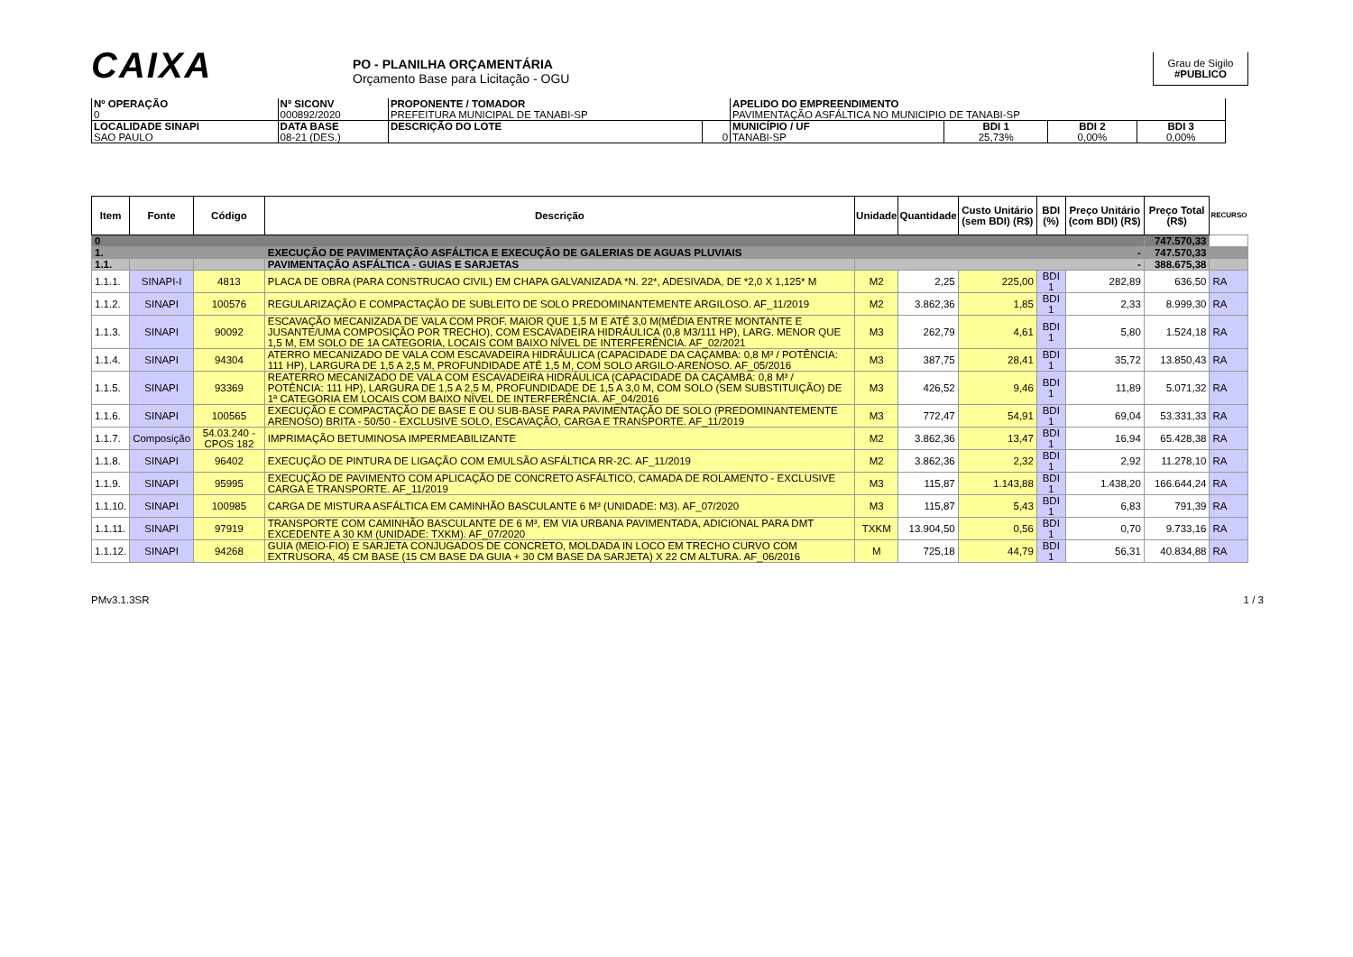CAIXA
PO - PLANILHA ORÇAMENTÁRIA
Orçamento Base para Licitação - OGU
Grau de Sigilo
#PUBLICO
| Nº OPERAÇÃO 0 | Nº SICONV 000892/2020 | PROPONENTE / TOMADOR PREFEITURA MUNICIPAL DE TANABI-SP | | APELIDO DO EMPREENDIMENTO PAVIMENTAÇÃO ASFÁLTICA NO MUNICIPIO DE TANABI-SP | | | |
| LOCALIDADE SINAPI SAO PAULO | DATA BASE 08-21 (DES.) | DESCRIÇÃO DO LOTE | 0 | MUNICÍPIO / UF TANABI-SP | BDI 1 25,73% | BDI 2 0,00% | BDI 3 0,00% |
| Item | Fonte | Código | Descrição | Unidade | Quantidade | Custo Unitário (sem BDI) (R$) | BDI (%) | Preço Unitário (com BDI) (R$) | Preço Total (R$) | RECURSO |
| --- | --- | --- | --- | --- | --- | --- | --- | --- | --- | --- |
| 0 | | | | | | | | | 747.570,33 | |
| 1. | | | EXECUÇÃO DE PAVIMENTAÇÃO ASFÁLTICA E EXECUÇÃO DE GALERIAS DE AGUAS PLUVIAIS | - | | | | | 747.570,33 | |
| 1.1. | | | PAVIMENTAÇÃO ASFÁLTICA - GUIAS E SARJETAS | - | | | | | 388.675,38 | |
| 1.1.1. | SINAPI-I | 4813 | PLACA DE OBRA (PARA CONSTRUCAO CIVIL) EM CHAPA GALVANIZADA *N. 22*, ADESIVADA, DE *2,0 X 1,125* M | M2 | 2,25 | 225,00 | BDI 1 | 282,89 | 636,50 | RA |
| 1.1.2. | SINAPI | 100576 | REGULARIZAÇÃO E COMPACTAÇÃO DE SUBLEITO DE SOLO PREDOMINANTEMENTE ARGILOSO. AF_11/2019 | M2 | 3.862,36 | 1,85 | BDI 1 | 2,33 | 8.999,30 | RA |
| 1.1.3. | SINAPI | 90092 | ESCAVAÇÃO MECANIZADA DE VALA COM PROF. MAIOR QUE 1,5 M E ATÉ 3,0 M(MÉDIA ENTRE MONTANTE E JUSANTE/UMA COMPOSIÇÃO POR TRECHO), COM ESCAVADEIRA HIDRÁULICA (0,8 M3/111 HP), LARG. MENOR QUE 1,5 M, EM SOLO DE 1A CATEGORIA, LOCAIS COM BAIXO NÍVEL DE INTERFERÊNCIA. AF_02/2021 | M3 | 262,79 | 4,61 | BDI 1 | 5,80 | 1.524,18 | RA |
| 1.1.4. | SINAPI | 94304 | ATERRO MECANIZADO DE VALA COM ESCAVADEIRA HIDRÁULICA (CAPACIDADE DA CAÇAMBA: 0,8 M³ / POTÊNCIA: 111 HP), LARGURA DE 1,5 A 2,5 M, PROFUNDIDADE ATÉ 1,5 M, COM SOLO ARGILO-ARENOSO. AF_05/2016 | M3 | 387,75 | 28,41 | BDI 1 | 35,72 | 13.850,43 | RA |
| 1.1.5. | SINAPI | 93369 | REATERRO MECANIZADO DE VALA COM ESCAVADEIRA HIDRÁULICA (CAPACIDADE DA CAÇAMBA: 0,8 M³ / POTÊNCIA: 111 HP), LARGURA DE 1,5 A 2,5 M, PROFUNDIDADE DE 1,5 A 3,0 M, COM SOLO (SEM SUBSTITUIÇÃO) DE 1ª CATEGORIA EM LOCAIS COM BAIXO NÍVEL DE INTERFERÊNCIA. AF_04/2016 | M3 | 426,52 | 9,46 | BDI 1 | 11,89 | 5.071,32 | RA |
| 1.1.6. | SINAPI | 100565 | EXECUÇÃO E COMPACTAÇÃO DE BASE E OU SUB-BASE PARA PAVIMENTAÇÃO DE SOLO (PREDOMINANTEMENTE ARENOSO) BRITA - 50/50 - EXCLUSIVE SOLO, ESCAVAÇÃO, CARGA E TRANSPORTE. AF_11/2019 | M3 | 772,47 | 54,91 | BDI 1 | 69,04 | 53.331,33 | RA |
| 1.1.7. | Composição | 54.03.240 - CPOS 182 | IMPRIMAÇÃO BETUMINOSA IMPERMEABILIZANTE | M2 | 3.862,36 | 13,47 | BDI 1 | 16,94 | 65.428,38 | RA |
| 1.1.8. | SINAPI | 96402 | EXECUÇÃO DE PINTURA DE LIGAÇÃO COM EMULSÃO ASFÁLTICA RR-2C. AF_11/2019 | M2 | 3.862,36 | 2,32 | BDI 1 | 2,92 | 11.278,10 | RA |
| 1.1.9. | SINAPI | 95995 | EXECUÇÃO DE PAVIMENTO COM APLICAÇÃO DE CONCRETO ASFÁLTICO, CAMADA DE ROLAMENTO - EXCLUSIVE CARGA E TRANSPORTE. AF_11/2019 | M3 | 115,87 | 1.143,88 | BDI 1 | 1.438,20 | 166.644,24 | RA |
| 1.1.10. | SINAPI | 100985 | CARGA DE MISTURA ASFÁLTICA EM CAMINHÃO BASCULANTE 6 M³ (UNIDADE: M3). AF_07/2020 | M3 | 115,87 | 5,43 | BDI 1 | 6,83 | 791,39 | RA |
| 1.1.11. | SINAPI | 97919 | TRANSPORTE COM CAMINHÃO BASCULANTE DE 6 M³, EM VIA URBANA PAVIMENTADA, ADICIONAL PARA DMT EXCEDENTE A 30 KM (UNIDADE: TXKM). AF_07/2020 | TXKM | 13.904,50 | 0,56 | BDI 1 | 0,70 | 9.733,16 | RA |
| 1.1.12. | SINAPI | 94268 | GUIA (MEIO-FIO) E SARJETA CONJUGADOS DE CONCRETO, MOLDADA IN LOCO EM TRECHO CURVO COM EXTRUSORA, 45 CM BASE (15 CM BASE DA GUIA + 30 CM BASE DA SARJETA) X 22 CM ALTURA. AF_06/2016 | M | 725,18 | 44,79 | BDI 1 | 56,31 | 40.834,88 | RA |
PMv3.1.3SR 1 / 3